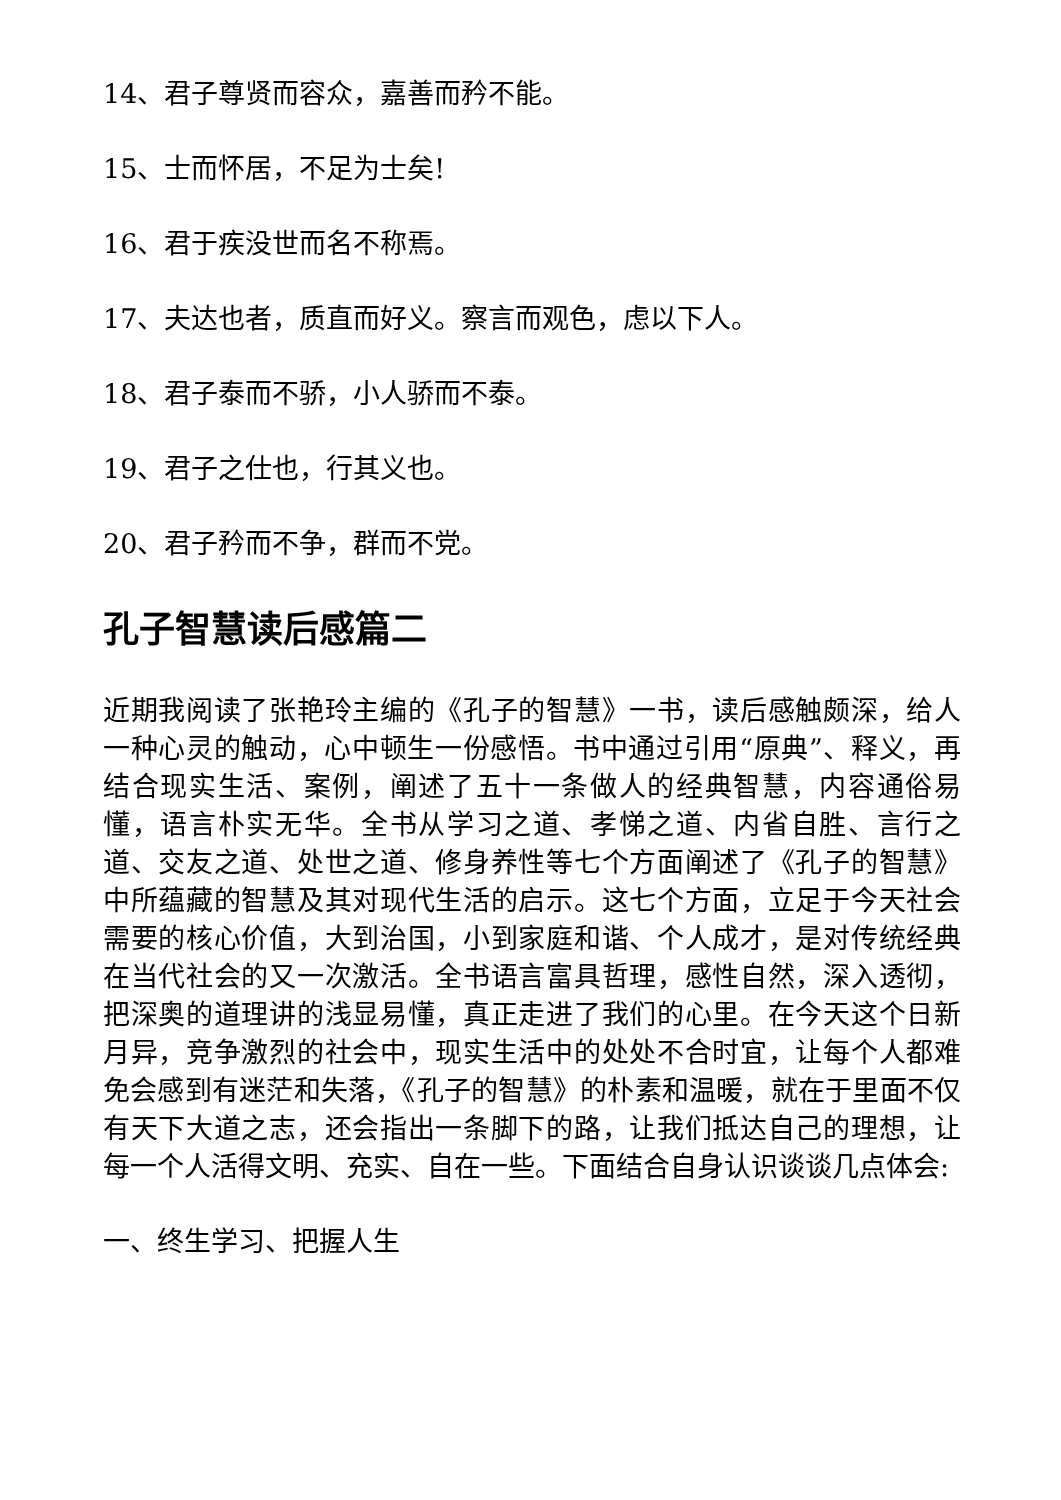14、君子尊贤而容众，嘉善而矜不能。
15、士而怀居，不足为士矣!
16、君于疾没世而名不称焉。
17、夫达也者，质直而好义。察言而观色，虑以下人。
18、君子泰而不骄，小人骄而不泰。
19、君子之仕也，行其义也。
20、君子矜而不争，群而不党。
孔子智慧读后感篇二
近期我阅读了张艳玲主编的《孔子的智慧》一书，读后感触颇深，给人一种心灵的触动，心中顿生一份感悟。书中通过引用“原典”、释义，再结合现实生活、案例，阐述了五十一条做人的经典智慧，内容通俗易懂，语言朴实无华。全书从学习之道、孝悌之道、内省自胜、言行之道、交友之道、处世之道、修身养性等七个方面阐述了《孔子的智慧》中所蕴藏的智慧及其对现代生活的启示。这七个方面，立足于今天社会需要的核心价值，大到治国，小到家庭和谐、个人成才，是对传统经典在当代社会的又一次激活。全书语言富具哲理，感性自然，深入透彻，把深奥的道理讲的浅显易懂，真正走进了我们的心里。在今天这个日新月异，竞争激烈的社会中，现实生活中的处处不合时宜，让每个人都难免会感到有迷茫和失落，《孔子的智慧》的朴素和温暖，就在于里面不仅有天下大道之志，还会指出一条脚下的路，让我们抵达自己的理想，让每一个人活得文明、充实、自在一些。下面结合自身认识谈谈几点体会:
一、终生学习、把握人生